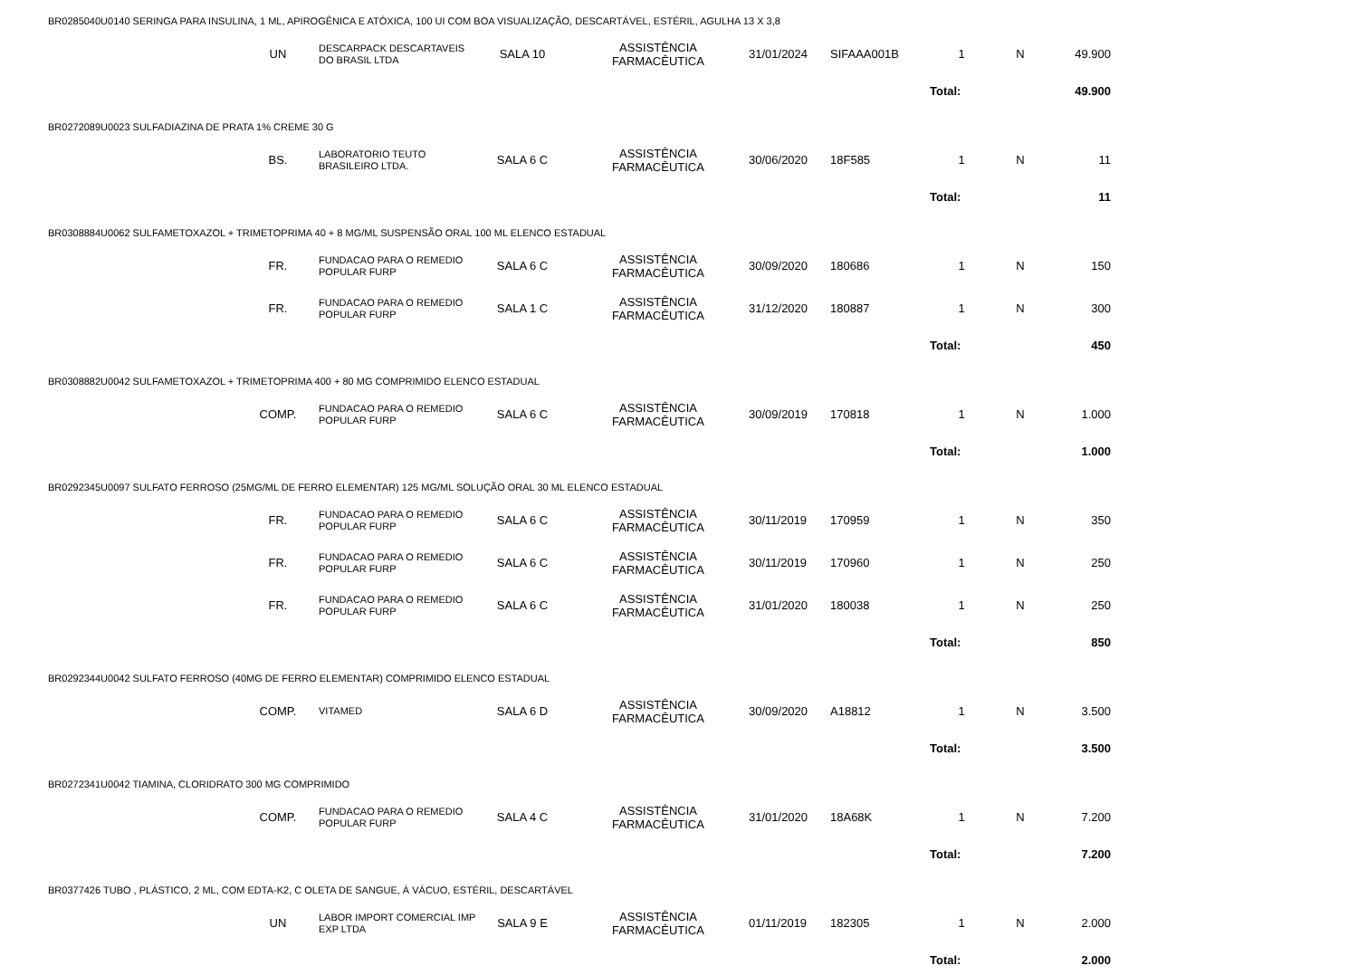| BR0285040U0140 SERINGA PARA INSULINA, 1 ML, APIROGÊNICA E ATÓXICA, 100 UI COM BOA VISUALIZAÇÃO, DESCARTÁVEL, ESTÉRIL, AGULHA 13 X 3,8 | | | | | | | | | |
| UN | DESCARPACK DESCARTAVEIS DO BRASIL LTDA | SALA 10 | ASSISTÊNCIA FARMACÊUTICA | 31/01/2024 | SIFAAA001B | 1 | N | 49.900 | |
| | | | | | | Total: | | 49.900 | |
| BR0272089U0023 SULFADIAZINA DE PRATA 1% CREME 30 G | | | | | | | | | |
| BS. | LABORATORIO TEUTO BRASILEIRO LTDA. | SALA 6 C | ASSISTÊNCIA FARMACÊUTICA | 30/06/2020 | 18F585 | 1 | N | 11 | |
| | | | | | | Total: | | 11 | |
| BR0308884U0062 SULFAMETOXAZOL + TRIMETOPRIMA 40 + 8 MG/ML SUSPENSÃO ORAL 100 ML ELENCO ESTADUAL | | | | | | | | | |
| FR. | FUNDACAO PARA O REMEDIO POPULAR FURP | SALA 6 C | ASSISTÊNCIA FARMACÊUTICA | 30/09/2020 | 180686 | 1 | N | 150 | |
| FR. | FUNDACAO PARA O REMEDIO POPULAR FURP | SALA 1 C | ASSISTÊNCIA FARMACÊUTICA | 31/12/2020 | 180887 | 1 | N | 300 | |
| | | | | | | Total: | | 450 | |
| BR0308882U0042 SULFAMETOXAZOL + TRIMETOPRIMA 400 + 80 MG COMPRIMIDO ELENCO ESTADUAL | | | | | | | | | |
| COMP. | FUNDACAO PARA O REMEDIO POPULAR FURP | SALA 6 C | ASSISTÊNCIA FARMACÊUTICA | 30/09/2019 | 170818 | 1 | N | 1.000 | |
| | | | | | | Total: | | 1.000 | |
| BR0292345U0097 SULFATO FERROSO (25MG/ML DE FERRO ELEMENTAR) 125 MG/ML SOLUÇÃO ORAL 30 ML ELENCO ESTADUAL | | | | | | | | | |
| FR. | FUNDACAO PARA O REMEDIO POPULAR FURP | SALA 6 C | ASSISTÊNCIA FARMACÊUTICA | 30/11/2019 | 170959 | 1 | N | 350 | |
| FR. | FUNDACAO PARA O REMEDIO POPULAR FURP | SALA 6 C | ASSISTÊNCIA FARMACÊUTICA | 30/11/2019 | 170960 | 1 | N | 250 | |
| FR. | FUNDACAO PARA O REMEDIO POPULAR FURP | SALA 6 C | ASSISTÊNCIA FARMACÊUTICA | 31/01/2020 | 180038 | 1 | N | 250 | |
| | | | | | | Total: | | 850 | |
| BR0292344U0042 SULFATO FERROSO (40MG DE FERRO ELEMENTAR) COMPRIMIDO ELENCO ESTADUAL | | | | | | | | | |
| COMP. | VITAMED | SALA 6 D | ASSISTÊNCIA FARMACÊUTICA | 30/09/2020 | A18812 | 1 | N | 3.500 | |
| | | | | | | Total: | | 3.500 | |
| BR0272341U0042 TIAMINA, CLORIDRATO 300 MG COMPRIMIDO | | | | | | | | | |
| COMP. | FUNDACAO PARA O REMEDIO POPULAR FURP | SALA 4 C | ASSISTÊNCIA FARMACÊUTICA | 31/01/2020 | 18A68K | 1 | N | 7.200 | |
| | | | | | | Total: | | 7.200 | |
| BR0377426 TUBO , PLÁSTICO, 2 ML, COM EDTA-K2, C OLETA DE SANGUE, À VÁCUO, ESTÉRIL, DESCARTÁVEL | | | | | | | | | |
| UN | LABOR IMPORT COMERCIAL IMP EXP LTDA | SALA 9 E | ASSISTÊNCIA FARMACÊUTICA | 01/11/2019 | 182305 | 1 | N | 2.000 | |
| | | | | | | Total: | | 2.000 | |